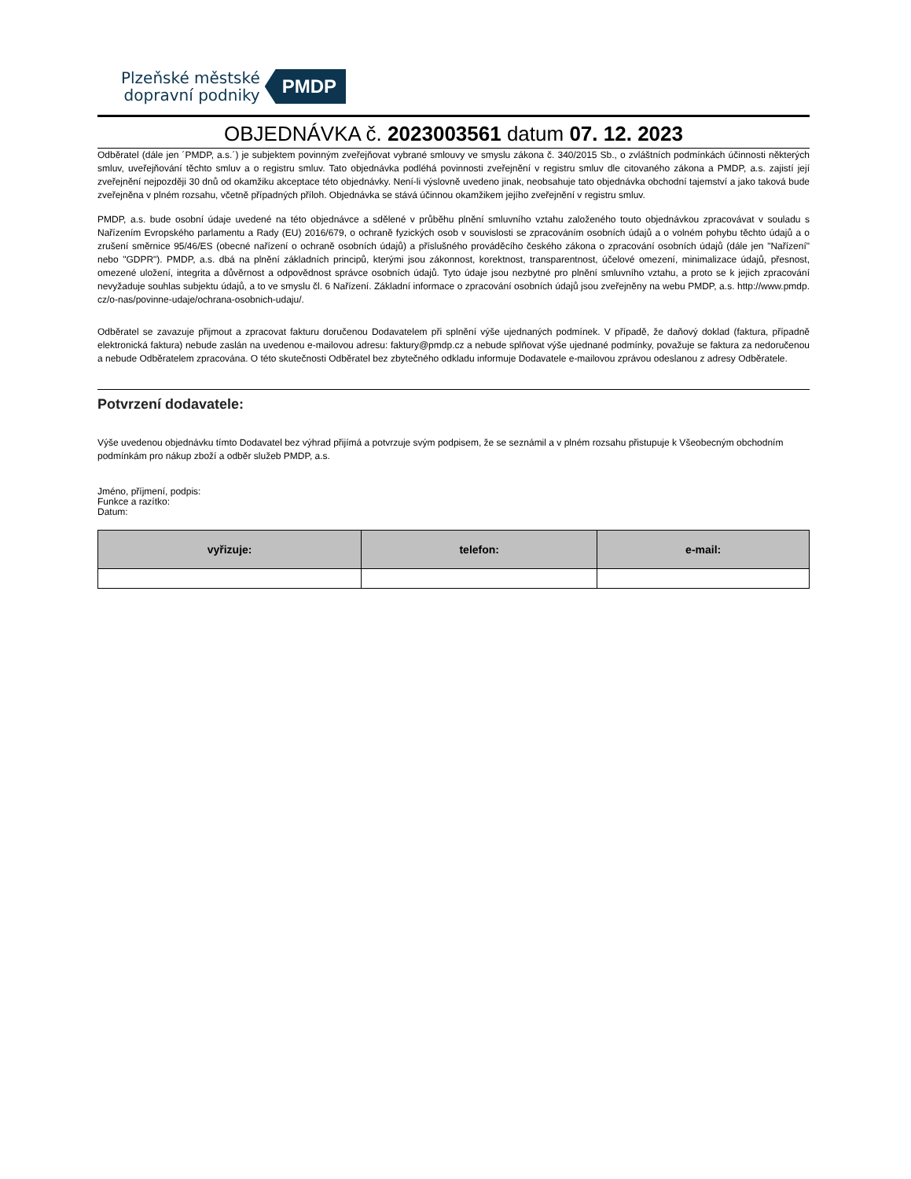Plzeňské městské
dopravní podniky
PMDP
OBJEDNÁVKA č. 2023003561 datum 07. 12. 2023
Odběratel (dále jen ´PMDP, a.s.´) je subjektem povinným zveřejňovat vybrané smlouvy ve smyslu zákona č. 340/2015 Sb., o zvláštních podmínkách účinnosti některých smluv, uveřejňování těchto smluv a o registru smluv. Tato objednávka podléhá povinnosti zveřejnění v registru smluv dle citovaného zákona a PMDP, a.s. zajistí její zveřejnění nejpozději 30 dnů od okamžiku akceptace této objednávky. Není-li výslovně uvedeno jinak, neobsahuje tato objednávka obchodní tajemství a jako taková bude zveřejněna v plném rozsahu, včetně případných příloh. Objednávka se stává účinnou okamžikem jejího zveřejnění v registru smluv.
PMDP, a.s. bude osobní údaje uvedené na této objednávce a sdělené v průběhu plnění smluvního vztahu založeného touto objednávkou zpracovávat v souladu s Nařízením Evropského parlamentu a Rady (EU) 2016/679, o ochraně fyzických osob v souvislosti se zpracováním osobních údajů a o volném pohybu těchto údajů a o zrušení směrnice 95/46/ES (obecné nařízení o ochraně osobních údajů) a příslušného prováděcího českého zákona o zpracování osobních údajů (dále jen "Nařízení" nebo "GDPR"). PMDP, a.s. dbá na plnění základních principů, kterými jsou zákonnost, korektnost, transparentnost, účelové omezení, minimalizace údajů, přesnost, omezené uložení, integrita a důvěrnost a odpovědnost správce osobních údajů. Tyto údaje jsou nezbytné pro plnění smluvního vztahu, a proto se k jejich zpracování nevyžaduje souhlas subjektu údajů, a to ve smyslu čl. 6 Nařízení. Základní informace o zpracování osobních údajů jsou zveřejněny na webu PMDP, a.s. http://www.pmdp. cz/o-nas/povinne-udaje/ochrana-osobnich-udaju/.
Odběratel se zavazuje přijmout a zpracovat fakturu doručenou Dodavatelem při splnění výše ujednaných podmínek. V případě, že daňový doklad (faktura, případně elektronická faktura) nebude zaslán na uvedenou e-mailovou adresu: faktury@pmdp.cz a nebude splňovat výše ujednané podmínky, považuje se faktura za nedoručenou a nebude Odběratelem zpracována. O této skutečnosti Odběratel bez zbytečného odkladu informuje Dodavatele e-mailovou zprávou odeslanou z adresy Odběratele.
Potvrzení dodavatele:
Výše uvedenou objednávku tímto Dodavatel bez výhrad přijímá a potvrzuje svým podpisem, že se seznámil a v plném rozsahu přistupuje k Všeobecným obchodním podmínkám pro nákup zboží a odběr služeb PMDP, a.s.
Jméno, příjmení, podpis:
Funkce a razítko:
Datum:
| vyřizuje: | telefon: | e-mail: |
| --- | --- | --- |